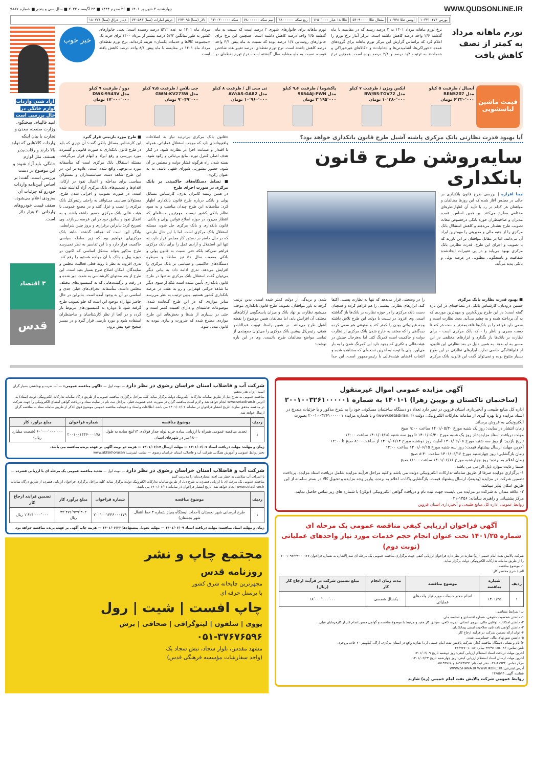WWW.QUDSONLINE.IR
چهارشنبه ۲ شهریور ۱۴۰۱ ■ ۲۶ محرم ۱۴۴۴ ■ ۲۴ آگوست ۲۰۲۲ ■ سال سی و پنجم ■ شماره ۹۸۸۷
بورس ۱۰۴۳۱۰۴۷۴ اونس طلا ۱۰۷۳۸ مثقال طلا ۵۴۰۹۰۰۰۰ طلا ۱۸ عیار ۱۲۵۰۱۰۰۰ ربع سکه ۴۸۰۰۰۰۰۰ نیم سکه ۷۸۰۰۰۰۰۰ سکه ۱۳۰۰۳۰۰۰۰۰ دلار (سنا) ۲۷۳۰۹۵ درهم امارات (سنا) ۷۴۰۵۸۳ دینار عراق (سنا) ۱۸۰۷۷۶
تورم ماهانه مرداد به کمتر از نصف کاهش یافت
نرخ تورم ماهانه مرداد ۱۴۰۱ به ۲ درصد رسید که در مقایسه با ماه گذشته ۲/۶ واحد درصد کاهش داشته است. مرکز آمار نرخ تورم را اعلام کرد که براساس گزارش این مرکز تورم ماهانه برای گروه‌های عمده «خوراکی‌ها، آشامیدنی‌ها و دخانیات» و «کالاهای غیرخوراکی و خدمات» به ترتیب ۱/۴ درصد و ۲/۴ درصد بوده است. همچنین نرخ تورم ماهانه برای خانوارهای شهری ۲ درصد است که نسبت به ماه گذشته ۲/۵ واحد درصد کاهش داشته است. همچنین این نرخ برای خانوارهای روستایی ۱/۷ درصد بوده که نسبت به ماه پیش ۳/۱ واحد درصد کاهش داشته است. نرخ تورم نقطه‌ای، درصد تغییر عدد شاخص قیمت، نسبت به ماه مشابه سال گذشته است. نرخ تورم نقطه‌ای در مرداد ماه ۱۴۰۱ به عدد ۵۲/۲ درصد رسیده است؛ یعنی خانوارهای کشور به طور میانگین ۵۲/۲ درصد بیشتر از مرداد ۱۴۰۰ برای خرید یک «مجموعه کالاها و خدمات یکسان» هزینه کرده‌اند. نرخ تورم نقطه‌ای مرداد ماه ۱۴۰۱ در مقایسه با ماه پیش ۸/۱ واحد درصد کاهش یافته است.
خبر خوب
قیمت ماشین لباسشویی
آبسال / ظرفیت ۵ کیلو
مدل REN5207
۶٬۳۲۰٬۰۰۰ تومان
ایکس ویژن / ظرفیت ۷ کیلو
مدل BW/BS-TGV72
۱۰٬۳۸۰٬۰۰۰ تومان
پاکشوما / ظرفیت ۹٫۶ کیلو
مدل 9654AJ-PWN
۳٬۱۹۵٬۰۰۰ تومان
تی سی ال / ظرفیت ۸ کیلو
مدل AW/AS-GA82
۱۰٬۹۶۰٬۰۰۰ تومان
جی پلاس / ظرفیت ۷٫۵ کیلو
مدل GWM-KV273W
۹٬۰۴۹٬۰۰۰ تومان
دوو / ظرفیت ۹ کیلو
مدل DWK-9543V
۱۷٬۰۰۰٬۰۰۰ تومان
آیا بهبود قدرت نظارتی بانک مرکزی پاشنه آشیل طرح قانون بانکداری خواهد بود؟
سایه‌روشن طرح قانون بانکداری
مینا افرازه | بررسی طرح قانون بانکداری در حالی در مجلس آغاز شده که این روزها مخالفان و موافقان هر کدام در رد یا تأیید آن اظهارنظرهای مختلفی مطرح می‌کنند. بر همین اساس، عمده مدیران و صاحبنظران حوزه بانکی درخصوص تبعات تصویب طرح هشدار می‌دهند و کاهش استقلال بانک مرکزی را از جنبه مالی و مدیریتی را مهم‌ترین ایراد آن می‌دانند. اما در مقابل موافقان بر این باورند که با تصویب و اجرای این طرح، قدرت نظارتی بانک مرکزی بهبود می‌یابد و در پی تغییرات ایجادشده شفافیت و پاسخگویی مطلوبی در عرصه پولی و بانکی پدید می‌آید.
■ بهبود قدرت نظارت بانک مرکزی
حسین دروديان، کارشناس بانکی در مصاحبه‌ای در این باره گفته است: در این طرح پررنگ‌ترین و مهم‌ترین موردی که به آن پرداخته شده و به چشم می‌آید، بحث نظارت است و سعی دارد قواعد را بر بانک‌ها قاعده‌مندتر و سخت‌تر کند تا دست مجری و ناظر را - که بانک مرکزی است - برای نظارت بر بانک‌ها باز بگذارد و ابزارهای مختلفی در این مسیر به او بدهد. به همین دلیل در بعد نظارتی این قانون، از قلم‌افتادگی خاصی ندارد. ابزارهای نظارتی در این طرح بسیار متنوع بوده و نمی‌توان گفت این قانون، بانک مرکزی را در وضعیتی قرار می‌دهد که تنها به نظارت پسینی اکتفا کند، ابزارهای نظارتی پیشینی را هم فراهم کرده و همچنان دست بانک مرکزی را در حوزه نظارت بر بانک‌ها باز گذاشته است. وی افزود: در نسبت با دولت این طرح تلاش داشته وجه غیردولتی بودن را کمتر کند و به‌نوعی هم سعی کرده دیدگاهی را که معتقد به خارج شدن بانک مرکزی از نظارت دولت و حاکمیت است کمرنگ کند. اما به‌هرحال چینش در هیئت‌عالی و تکثری که وجود دارد این کمرنگ شدن را به بار می‌آورد ولی با توجه به آخرین نسخه‌ای که مشاهده شده و انتخاب اعضای هیئت‌عالی با رئیس‌جمهور است، این جدا شدن و بریدگی از دولت کمتر شده است. بدین ترتیب گرچه به باور موافقان، تصویب طرح قانون بانکداری موجب می‌شود نظارت بر نهاد بانک و میزان پاسخگویی ارکان‌های مختلف آن افزایش یابد، اما مخالفان همین موضوع را نقطه آشیل طرح می‌دانند. در همین راستا، توییت عبدالناصر همتی، رئیس‌کل پیشین بانک مرکزی را می‌توان جمع‌بندی از تمامی مواضع مخالفان طرح دانست. وی در این باره نوشت:
«قانون بانک مرکزی بی‌تردید نیاز به اصلاحات واقع‌بینانه‌ای دارد که موجب استقلال عملیاتی، همراه با اقتدار و ضمانت اجرا در نظارت شود. در کنار هدف اصلی کنترل تورم، مانع بی‌ثباتی و رکود شود. بسته شدن راه هرگونه فشار دولت و مجلس بر آن شود. حضور مشورتی شورای فقهی باشد، نه به عنوان رکن».
■ تسلط دستگاه‌های حاکمیتی بر بانک مرکزی در صورت اجرای طرح
در همین زمینه کامران ندری، کارشناس مسائل پولی و بانکی درباره طرح قانون بانکداری اظهار کرد: متأسفانه این طرح چندان مناسب و به سود نظام بانکی کشور نیست. مهم‌ترین مسئله‌ای که انتظار می‌رود در حوزه اصلاح قوانین پولی و بانکی، قانون بانکداری و بانک مرکزی حل شود، مسئله استقلال بانک مرکزی است. اما با این حال طرحی که در حال حاضر در دستور کار مجلس قرار دارد، نه تنها این استقلال و آزادی عمل را برای بانک مرکزی فراهم نمی‌کند بلکه حتی نسبت به قانون پولی و بانکی مصوب سال ۵۱ نیز سلطه و سیطره دستگاه‌های حاکمیتی و سیاسی بر بانک مرکزی را افزایش می‌دهد. ندری ادامه داد: به بیانی دیگر می‌توان گفت استقلال بانک مرکزی نه تنها در طرح قانون بانکداری تأمین نشده است بلکه از سوی دیگر ما شاهد حرکتی قهقرایی و رو به عقب در عرصه بانکداری کشور هستیم. بدین ترتیب به نظر می‌رسد سایر مواردی که در این طرح گنجانده شده، موضوعات حاشیه‌ای و دارای اهمیت کمتر است و حتی در بسیاری از بندها و بخش‌های این طرح مواردی مطرح شده که ضرورت و نیازی نبوده به قانون تبدیل شود.
■ طرح مورد بازبینی قرار گیرد
این کارشناس مسائل بانکی گفت: آن چیزی که باید در طرح قانون بانکداری به صورت قانونی و گسترده مورد بررسی و رفع ایراد و ابهام قرار می‌گرفت، مسئله استقلال بانک مرکزی است که متأسفانه مورد بی‌توجهی واقع شده است. علاوه بر این، در این طرح شاهد دست سیاستمداران و مسئولان سیاسی برای مداخله و اعمال نفوذ در ارکان، اقدام‌ها و تصمیم‌های بانک مرکزی آزاد گذاشته شده است. در صورت تصویب و اجرایی شدن طرح، مسئولان سیاسی می‌توانند به راحتی رئیس‌کل بانک مرکزی را نصب و عزل کنند و در مجمع عمومی یا هیئت عالی بانک مرکزی حضور داشته باشند و به اعمال نفوذ و سلایق خود در این عرصه بپردازند. وی تصریح کرد: بنابراین برقراری و بروز چنین شرایطی، بیانگر این است که همانند گذشته شاهد بانک مرکزی‌ای خواهیم بود که زیر سلطه سیاسی حاکمیت قرار دارد و با این تفاسیر به نظر نمی‌رسد طرح مذکور بتواند مشکل اساسی که اکنون در حوزه پول و بانک با آن مواجه هستیم را رفع کند. ندری افزود: به نظر با روند فعلی فعالیت مجلس و نمایندگان، امکان اصلاح طرح بسیار بعید است. این طرح از بعد محتوای کارشناسی به شدت دور شده و در رفت و برگشت‌هایی که به کمیسیون‌های مختلف مجلس داشته، متأسفانه انحراف‌های خیلی جدی و اساسی در آن به وجود آمده است. بنابراین در حال حاضر تنها راه موجود این است که جلو تصویب طرح گرفته شود تا دوباره به کمیسیون‌های مربوط باز گردد و در آنجا از نظر کارشناسان و صاحبنظران استفاده شود و مورد بازبینی قرار گیرد و در مسیر صحیح خود پیش برود.
آزاد شدن واردات لوازم خانگی در حال بررسی است
امید قالیباف سخنگوی وزارت صنعت، معدن و تجارت با بیان اینکه واردات کالاهایی که تولید بالا دارند و رقابت‌پذیر هستند، مثل لوازم خانگی، باید آزاد شوند و این موضوع در دست بررسی است، گفت: بر اساس آیین‌نامه واردات خودرو که جزئیات آن به‌زودی اعلام می‌شود، سقف قیمت خودروهای وارداتی ۲۰ هزار دلار است.
۳ اقتصاد
قدس
آگهی مزایده عمومی اموال غیرمنقول
(ساختمان تاکستان و بویین زهرا) ۱-۱۴۰۱ به شماره ۲۰۰۱۰۰۳۲۶۱۰۰۰۰۰۱
اداره کل منابع طبیعی و آبخیزداری استان قزوین در نظر دارد تعداد دو دستگاه ساختمان مسکونی خود را به شرح مذکور و با جزئیات مندرج در اسناد مزایده و با بهره گیری از سامانه تدارکات الکترونیکی دولت (www.setadiran.ir) و با شماره مزایده ۲۰۰۱۰۰۳۲۶۱۰۰۰۰۰۱ بصورت الکترونیکی به فروش برساند.
زمان انتشار در سایت: روز یک شنبه مورخ ۱۴۰۱/۰۵/۳۰ ساعت ۹:۰۰ صبح
مهلت دریافت اسناد مزایده: از روز یک شنبه مورخ ۱۴۰۱/۰۵/۳۰ تا روز سه شنبه ۱۴۰۱/۰۶/۱۵ ساعت ۱۳:۰۰
تاریخ بازدید: از روز سه شنبه مورخ ۱۴۰۱/۰۶/۰۸ لغایت روز دوشنبه مورخ ۱۴۰۱/۰۶/۱۴ از ساعت ۸:۰۰ صبح تا ۱۲:۰۰
آخرین مهلت ارسال پیشنهاد قیمت: روز سه شنبه مورخ ۱۴۰۱/۰۶/۱۵ ساعت ۱۳:۰۰
زمان بازگشایی: روز چهارشنبه مورخ ۱۴۰۱/۰۶/۱۶ ساعت ۸:۳۰ صبح
زمان اعلام به برنده: روز چهارشنبه مورخ ۱۴۰۱/۰۶/۱۶ ساعت ۱۱:۰۰ صبح
ضمنا رعایت موارد ذیل الزامی می باشد.
۱- برگزاری مزایده صرفا از طریق سامانه تدارکات الکترونیکی دولت می باشد و کلیه مراحل فرآیند مزایده شامل دریافت اسناد مزایده، پرداخت تضمین شرکت در مزایده (ودیعه)، ارسال پیشنهاد قیمت، بازگشایی پاکات، اعلام به برنده، واریز وجه مزایده و تحویل کالا در بستر سامانه از این طریق امکان پذیر میباشد.
۲- علاقه مندان به شرکت در مزایده می بایست جهت ثبت نام و دریافت گواهی الکترونیکی (توکن) با شماره های زیر تماس حاصل نمایند.
مرکز پشتیبانی و راهبری سامانه: ۱۴۵۶-۰۲۱
روابط عمومی اداره کل منابع طبیعی و آبخیزداری استان قزوین
آگهی فراخوان ارزیابی کیفی مناقصه عمومی یک مرحله ای
شماره ۱۴۰۱/۲۵ تحت عنوان انجام حجم خدمات مورد نیاز واحدهای عملیاتی (نوبت دوم)
شرکت پالایش نفت امام خمینی (ره) شازند در نظر دارد فراخوان ارزیابی کیفی جهت برگزاری مناقصه عمومی یک مرحله ای صدرالاشاره به شماره فراخوان ۲۰۰۱۰۹۳۴۴۷۰۰۰۱۲۷ را از طریق سامانه تدارکات الکترونیکی دولت برگزار نماید.
۱- موضوع مناقصه:
الف) شرح مختصر کار:
| ردیف | شماره مناقصه | موضوع مناقصه | مدت زمان انجام کار | مبلغ تضمین شرکت در فرآیند ارجاع کار (ریال) |
| --- | --- | --- | --- | --- |
| ۱ | ۱۴۰۱/۲۵ | انجام حجم خدمات مورد نیاز واحدهای عملیاتی | یکسال شمسی | ۱۸٬۰۰۰٬۰۰۰٬۰۰۰ |
ب) شرایط متقاضی:
۱- داشتن شخصیت حقوقی، شماره اقتصادی و شناسه ملی.
۲- داشتن امکانات، توانایی مالی، نیروی انسانی، تجربه کافی، سوابق کار مفید و مرتبط با موضوع مناقصه و گواهی حسن انجام کار از کارفرمایان قبلی.
۳- داشتن گواهی نامه تایید صلاحیت ایمنی پیمانکاران.
۴- توان ارائه تضمین شرکت در فرآیند ارجاع کار.
۵- داشتن صورتهای مالی حسابرسی شده.
۳) نام و نشانی دستگاه مناقصه گذار: شرکت پالایش نفت امام خمینی (ره) شازند واقع در استان مرکزی، اراک، کیلومتر ۲۰ جاده بروجرد.
تلفن تماس: ۰۸۶-۳۳۴۹۱۰۸۵ نمابر: ۰۸۶-۳۳۶۷۳۷۰۱
آخرین مهلت دریافت اسناد استعلام ارزیابی کیفی: روز دوشنبه تاریخ ۱۴۰۱/۰۶/۰۹
آخرین مهلت ارسال اسناد استعلام ارزیابی کیفی: روز چهارشنبه تاریخ ۱۴۰۱/۰۶/۲۳
مرکز تماس: ۴۱۹۳۴-۰۲۱ دفتر ثبت نام: ۸۸۹۶۹۷۳۷ و ۸۵۱۹۳۷۶۸
آدرس اینترنتی: WWW.SHANA.IR WWW.IKORC.IR
شناسه آگهی: ۱۳۶۵۵۹۴
روابط عمومی شرکت پالایش نفت امام خمینی (ره) شازند
شرکت آب و فاضلاب استان خراسان رضوی در نظر دارد — نوبت اول — «آگهی مناقصه عمومی» — آب شرب و بهداشتی بسیار گران است ارزان هدر ندهیم
مناقصه عمومی به شرح ذیل از طریق سامانه تدارکات الکترونیک دولت برگزار نماید. کلیه مراحل برگزاری مناقصه عمومی، از طریق درگاه سامانه تدارکات الکترونیکی دولت (ستاد) به آدرس www.setadiran.ir انجام خواهد شد و لازم است مناقصه گران در صورت عدم عضویت قبلی، مراحل ثبت نام در سایت ستاد و دریافت گواهی امضای الکترونیکی را جهت شرکت در مناقصه محقق سازند. تاریخ انتشار فراخوان در سامانه ۱۴۰۱/۰۶/۰۲ می باشد. اطلاعات واسناد و دعوتنامه مناقصه عمومی موضوع فوق الذکر از طریق سامانه ستاد به مناقصه گران ارسال خواهد شد.
| ردیف | موضوع مناقصه | شماره فراخوان | مبلغ برآورد کار |
| --- | --- | --- | --- |
| ۱ | تجدید مناقصه عمومی همراه با ارزیابی ساده خرید لوله جدار فولادی ۱۴اینچ ساده به طول ۱۸۰۰متر در شهرهای استان | ۲۰۰۱۰۰۱۴۴۶۰۰۰۱۷۸ | ۶۰٬۰۰۰٬۰۰۰٬۰۰۰ (شصت میلیارد ریال) |
زمان و مهلت: مهلت دریافت اسناد ۱۴۰۱/۰۶/۰۷ — مهلت ارسال ۱۴۰۱/۰۶/۱۷ — هزینه دو نوبت آگهی بر عهده برنده مناقصه می باشد.
دفتر روابط عمومی و آموزش همگانی شرکت آب و فاضلاب استان خراسان رضوی — سایت اینترنتی: www.abfakhorasan
شرکت آب و فاضلاب استان خراسان رضوی در نظر دارد — نوبت اول — تجدید مناقصه عمومی یک مرحله ای با ارزیابی فشرده — با اسراف آب سلامتی به خطر می افتد، مصارف‌مان را مدیریت کنیم
مناقصه عمومی یک مرحله ای با ارزیابی فشرده به شرح ذیل از طریق سامانه تدارکات الکترونیک دولت برگزار نماید. کلیه مراحل برگزاری فراخوان ارزیابی فشرده از طریق درگاه سامانه www.setadiran.ir انجام خواهد شد. تاریخ انتشار فراخوان در سامانه ۱۴۰۱/۰۶/۰۱ می باشد.
| ردیف | موضوع مناقصه | شماره فراخوان | مبلغ برآورد کار | تضمین فرایند ارجاع کار |
| --- | --- | --- | --- | --- |
| ۱ | طرح آبرسانی شهر بجستان (احداث ایستگاه پمپاژ شماره ۳ خط انتقال شهر بجستان) | ۲۰۰۱۰۰۱۴۴۶۰۰۰۱۷۹ | ۳۲٬۴۷۶٬۹۴۹٬۳۰۲ ریال | ۱٬۶۲۴٬۰۰۰٬۰۰۰ ریال |
زمان و مهلت اسناد مناقصه: مهلت دریافت اسناد ۱۴۰۱/۰۶/۰۹ — مهلت تحویل پیشنهادها ۱۴۰۱/۰۶/۲۲ — هزینه چاپ آگهی بر عهده برنده مناقصه خواهد بود.
مجتمع چاپ و نشر
روزنامه قدس
مجهزترین چاپخانه شرق کشور
با پرسنل حرفه ای
چاپ افست | شیت | رول
یووی | سلفون | لیتوگرافی | صحافی | برش
۰۵۱-۳۷۶۷۶۵۹۶
مشهد مقدس، بلوار سجاد، نبش سجاد یک
(واحد سفارشات مؤسسه فرهنگی قدس)